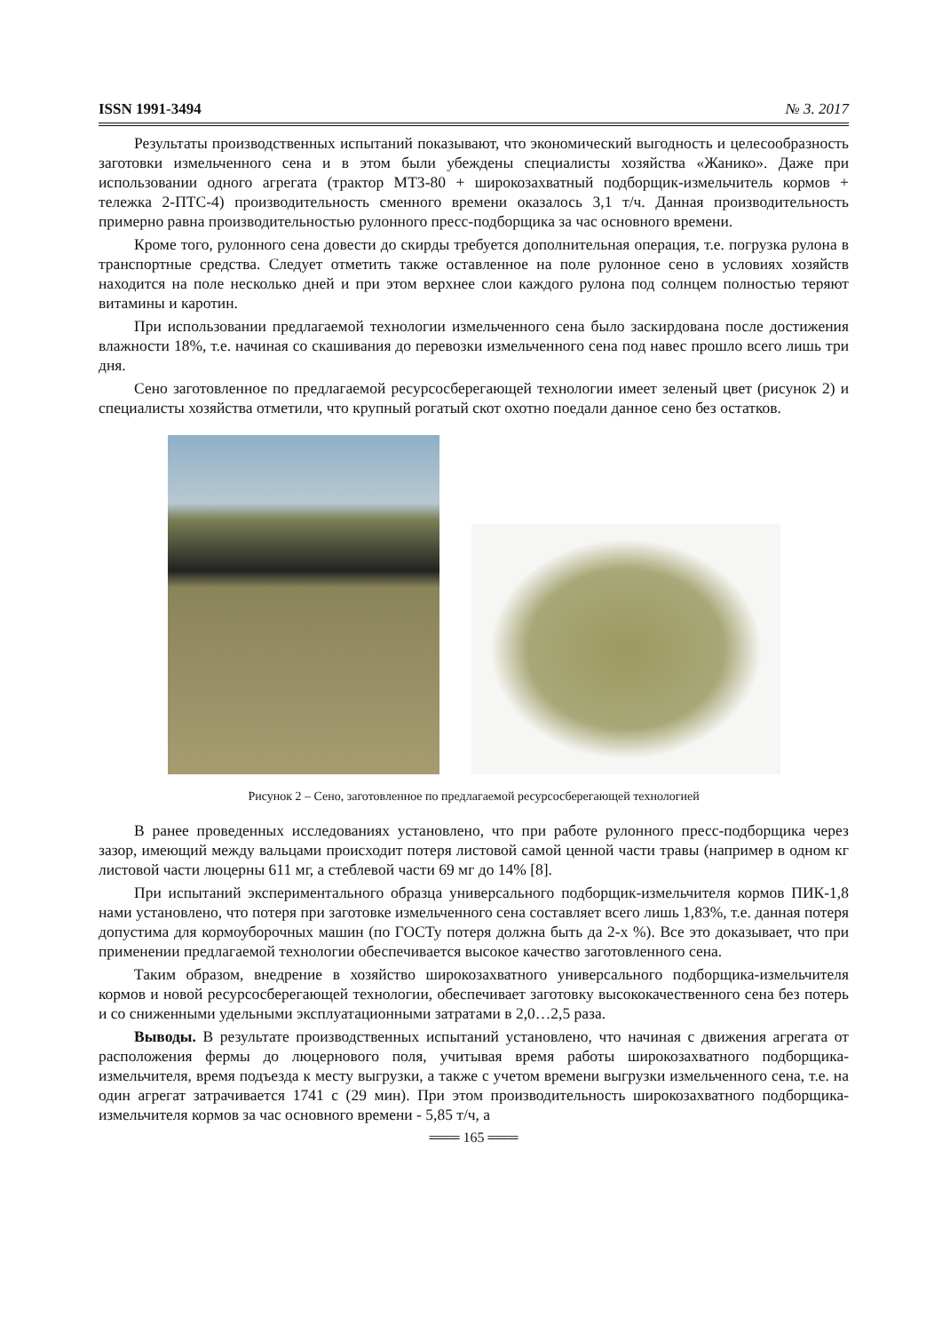ISSN 1991-3494 № 3. 2017
Результаты производственных испытаний показывают, что экономический выгодность и целесообразность заготовки измельченного сена и в этом были убеждены специалисты хозяйства «Жанико». Даже при использовании одного агрегата (трактор МТЗ-80 + широкозахватный подборщик-измельчитель кормов + тележка 2-ПТС-4) производительность сменного времени оказалось 3,1 т/ч. Данная производительность примерно равна производительностью рулонного пресс-подборщика за час основного времени.
Кроме того, рулонного сена довести до скирды требуется дополнительная операция, т.е. погрузка рулона в транспортные средства. Следует отметить также оставленное на поле рулонное сено в условиях хозяйств находится на поле несколько дней и при этом верхнее слои каждого рулона под солнцем полностью теряют витамины и каротин.
При использовании предлагаемой технологии измельченного сена было заскирдована после достижения влажности 18%, т.е. начиная со скашивания до перевозки измельченного сена под навес прошло всего лишь три дня.
Сено заготовленное по предлагаемой ресурсосберегающей технологии имеет зеленый цвет (рисунок 2) и специалисты хозяйства отметили, что крупный рогатый скот охотно поедали данное сено без остатков.
Рисунок 2 – Сено, заготовленное по предлагаемой ресурсосберегающей технологией
В ранее проведенных исследованиях установлено, что при работе рулонного пресс-подборщика через зазор, имеющий между вальцами происходит потеря листовой самой ценной части травы (например в одном кг листовой части люцерны 611 мг, а стеблевой части 69 мг до 14% [8].
При испытаний экспериментального образца универсального подборщик-измельчителя кормов ПИК-1,8 нами установлено, что потеря при заготовке измельченного сена составляет всего лишь 1,83%, т.е. данная потеря допустима для кормоуборочных машин (по ГОСТу потеря должна быть да 2-х %). Все это доказывает, что при применении предлагаемой технологии обеспечивается высокое качество заготовленного сена.
Таким образом, внедрение в хозяйство широкозахватного универсального подборщика-измельчителя кормов и новой ресурсосберегающей технологии, обеспечивает заготовку высококачественного сена без потерь и со сниженными удельными эксплуатационными затратами в 2,0…2,5 раза.
Выводы. В результате производственных испытаний установлено, что начиная с движения агрегата от расположения фермы до люцернового поля, учитывая время работы широкозахватного подборщика-измельчителя, время подъезда к месту выгрузки, а также с учетом времени выгрузки измельченного сена, т.е. на один агрегат затрачивается 1741 с (29 мин). При этом производительность широкозахватного подборщика-измельчителя кормов за час основного времени - 5,85 т/ч, а
═══ 165 ═══